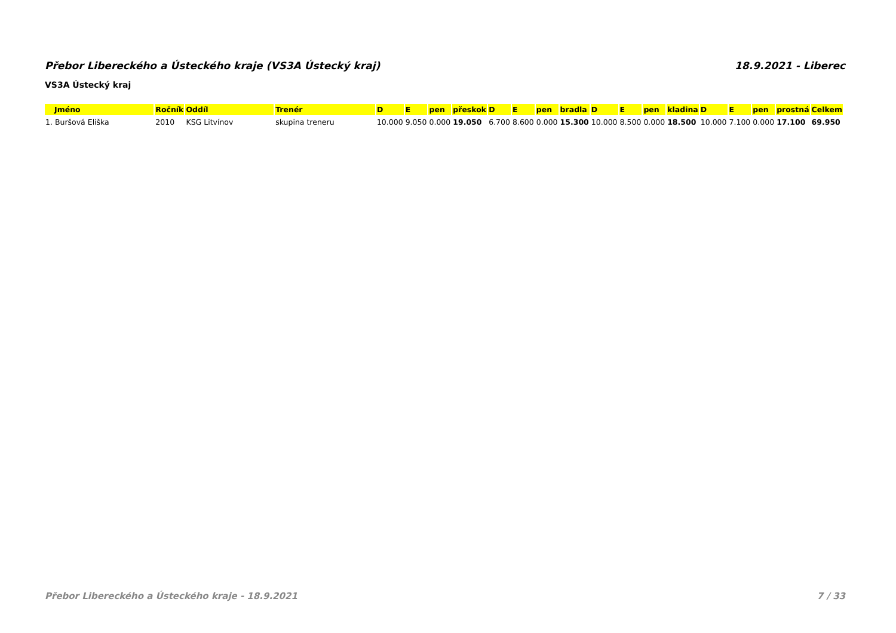Přebor Libereckého a Ústeckého kraje (VS3A Ústecký kraj) 18.9.2021 - Liberec
VS3A Ústecký kraj
| Jméno | Ročník | Oddíl | Trenér | D | E | pen | přeskok | D | E | pen | bradla | D | E | pen | kladina | D | E | pen | prostná | Celkem |
| --- | --- | --- | --- | --- | --- | --- | --- | --- | --- | --- | --- | --- | --- | --- | --- | --- | --- | --- | --- | --- |
| 1. Buršová Eliška | 2010 | KSG Litvínov | skupina treneru | 10.000 | 9.050 | 0.000 | 19.050 | 6.700 | 8.600 | 0.000 | 15.300 | 10.000 | 8.500 | 0.000 | 18.500 | 10.000 | 7.100 | 0.000 | 17.100 | 69.950 |
Přebor Libereckého a Ústeckého kraje - 18.9.2021 7 / 33